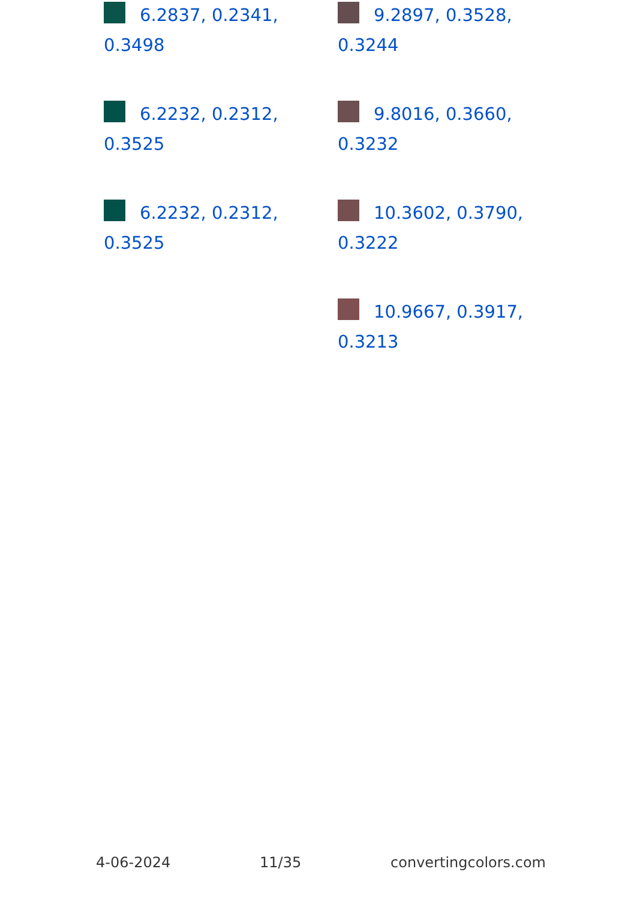6.2837, 0.2341,
0.3498
6.2232, 0.2312,
0.3525
6.2232, 0.2312,
0.3525
9.2897, 0.3528,
0.3244
9.8016, 0.3660,
0.3232
10.3602, 0.3790,
0.3222
10.9667, 0.3917,
0.3213
4-06-2024 11/35 convertingcolors.com